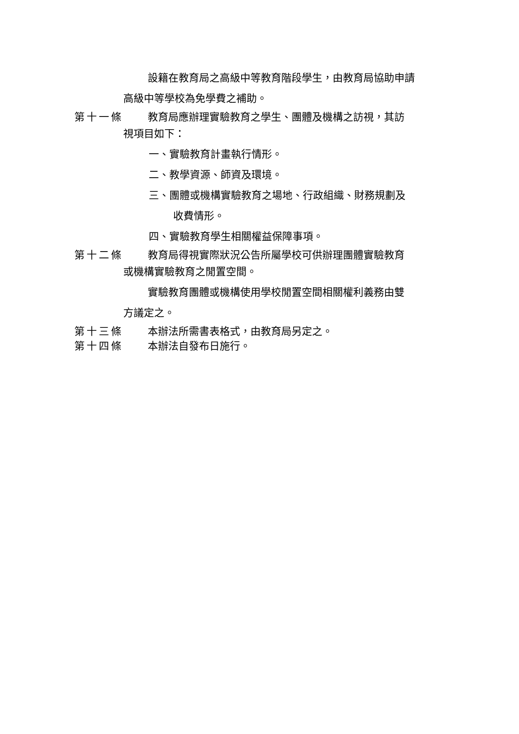設籍在教育局之高級中等教育階段學生，由教育局協助申請
高級中等學校為免學費之補助。
第十一條 教育局應辦理實驗教育之學生、團體及機構之訪視，其訪
視項目如下：
一、實驗教育計畫執行情形。
二、教學資源、師資及環境。
三、團體或機構實驗教育之場地、行政組織、財務規劃及
收費情形。
四、實驗教育學生相關權益保障事項。
第十二條 教育局得視實際狀況公告所屬學校可供辦理團體實驗教育
或機構實驗教育之閒置空間。
實驗教育團體或機構使用學校閒置空間相關權利義務由雙
方議定之。
第十三條 本辦法所需書表格式，由教育局另定之。
第十四條 本辦法自發布日施行。